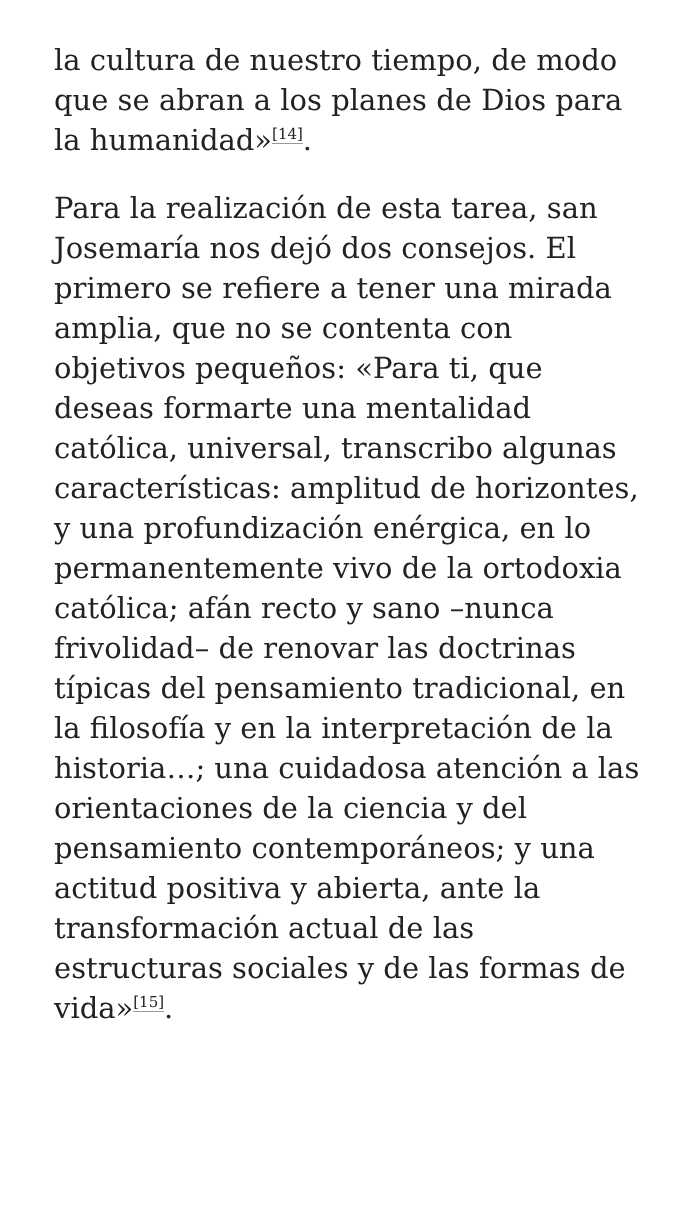la cultura de nuestro tiempo, de modo que se abran a los planes de Dios para la humanidad»<sup>[14]</sup>.
Para la realización de esta tarea, san Josemaría nos dejó dos consejos. El primero se refiere a tener una mirada amplia, que no se contenta con objetivos pequeños: «Para ti, que deseas formarte una mentalidad católica, universal, transcribo algunas características: amplitud de horizontes, y una profundización enérgica, en lo permanentemente vivo de la ortodoxia católica; afán recto y sano –nunca frivolidad– de renovar las doctrinas típicas del pensamiento tradicional, en la filosofía y en la interpretación de la historia…; una cuidadosa atención a las orientaciones de la ciencia y del pensamiento contemporáneos; y una actitud positiva y abierta, ante la transformación actual de las estructuras sociales y de las formas de vida»<sup>[15]</sup>.